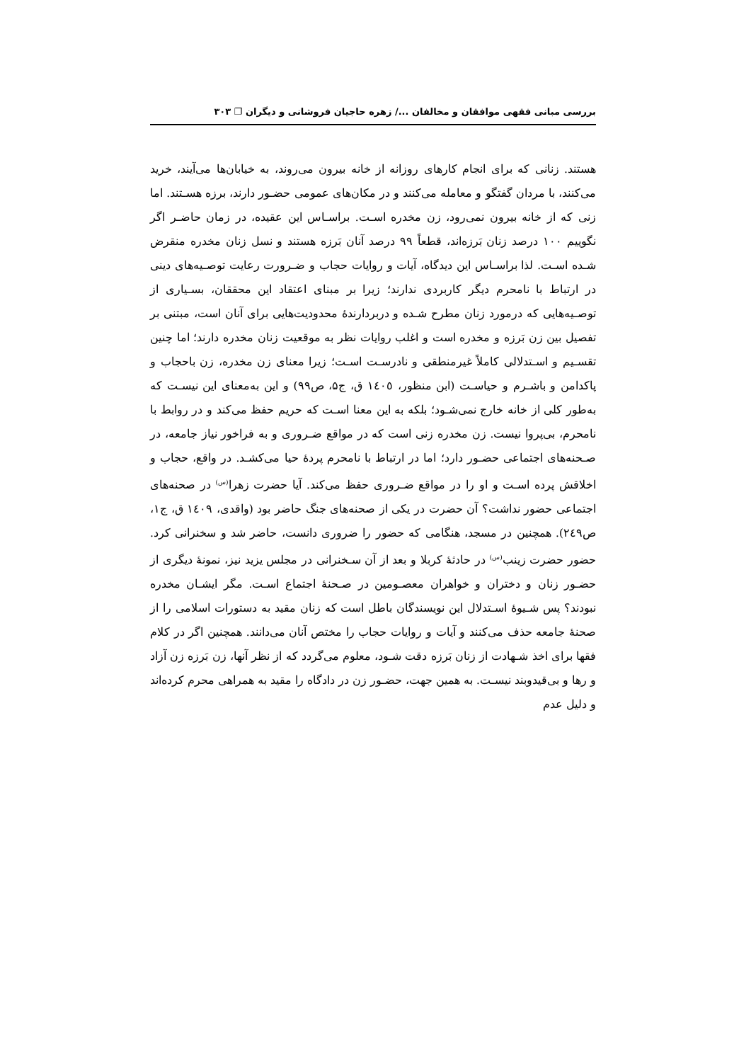بررسی مبانی فقهی موافقان و مخالفان .../ زهره حاجیان فروشانی و دیگران ❐ ۳۰۳
هستند. زنانی که برای انجام کارهای روزانه از خانه بیرون می‌روند، به خیابان‌ها می‌آیند، خرید می‌کنند، با مردان گفتگو و معامله می‌کنند و در مکان‌های عمومی حضـور دارند، برزه هسـتند. اما زنی که از خانه بیرون نمی‌رود، زن مخدره اسـت. براسـاس این عقیده، در زمان حاضـر اگر نگوییم ۱۰۰ درصد زنان بَرزه‌اند، قطعاً ۹۹ درصد آنان بَرزه هستند و نسل زنان مخدره منقرض شـده اسـت. لذا براسـاس این دیدگاه، آیات و روایات حجاب و ضـرورت رعایت توصـیه‌های دینی در ارتباط با نامحرم دیگر کاربردی ندارند؛ زیرا بر مبنای اعتقاد این محققان، بسـیاری از توصـیه‌هایی که درمورد زنان مطرح شـده و دربردارندهٔ محدودیت‌هایی برای آنان است، مبتنی بر تفصیل بین زن بَرزه و مخدره است و اغلب روایات نظر به موقعیت زنان مخدره دارند؛ اما چنین تقسـیم و اسـتدلالی کاملاً غیرمنطقی و نادرسـت اسـت؛ زیرا معنای زن مخدره، زن باحجاب و پاکدامن و باشـرم و حیاسـت (ابن منظور، ١٤٠٥ ق، ج۵، ص۹۹) و این به‌معنای این نیسـت که به‌طور کلی از خانه خارج نمی‌شـود؛ بلکه به این معنا اسـت که حریم حفظ می‌کند و در روابط با نامحرم، بی‌پروا نیست. زن مخدره زنی است که در مواقع ضـروری و به فراخور نیاز جامعه، در صـحنه‌های اجتماعی حضـور دارد؛ اما در ارتباط با نامحرم پردهٔ حیا می‌کشـد. در واقع، حجاب و اخلاقش پرده اسـت و او را در مواقع ضـروری حفظ می‌کند. آیا حضرت زهرا<sup>(س)</sup> در صحنه‌های اجتماعی حضور نداشت؟ آن حضرت در یکی از صحنه‌های جنگ حاضر بود (واقدی، ١٤٠٩ ق، ج١، ص٢٤٩). همچنین در مسجد، هنگامی که حضور را ضروری دانست، حاضر شد و سخنرانی کرد. حضور حضرت زینب<sup>(س)</sup> در حادثهٔ کربلا و بعد از آن سـخنرانی در مجلس یزید نیز، نمونهٔ دیگری از حضـور زنان و دختران و خواهران معصـومین در صـحنهٔ اجتماع اسـت. مگر ایشـان مخدره نبودند؟ پس شـیوهٔ اسـتدلال این نویسندگان باطل است که زنان مقید به دستورات اسلامی را از صحنهٔ جامعه حذف می‌کنند و آیات و روایات حجاب را مختص آنان می‌دانند. همچنین اگر در کلام فقها برای اخذ شـهادت از زنان بَرزه دقت شـود، معلوم می‌گردد که از نظر آنها، زن بَرزه زن آزاد و رها و بی‌قیدوبند نیسـت. به همین جهت، حضـور زن در دادگاه را مقید به همراهی محرم کرده‌اند و دلیل عدم